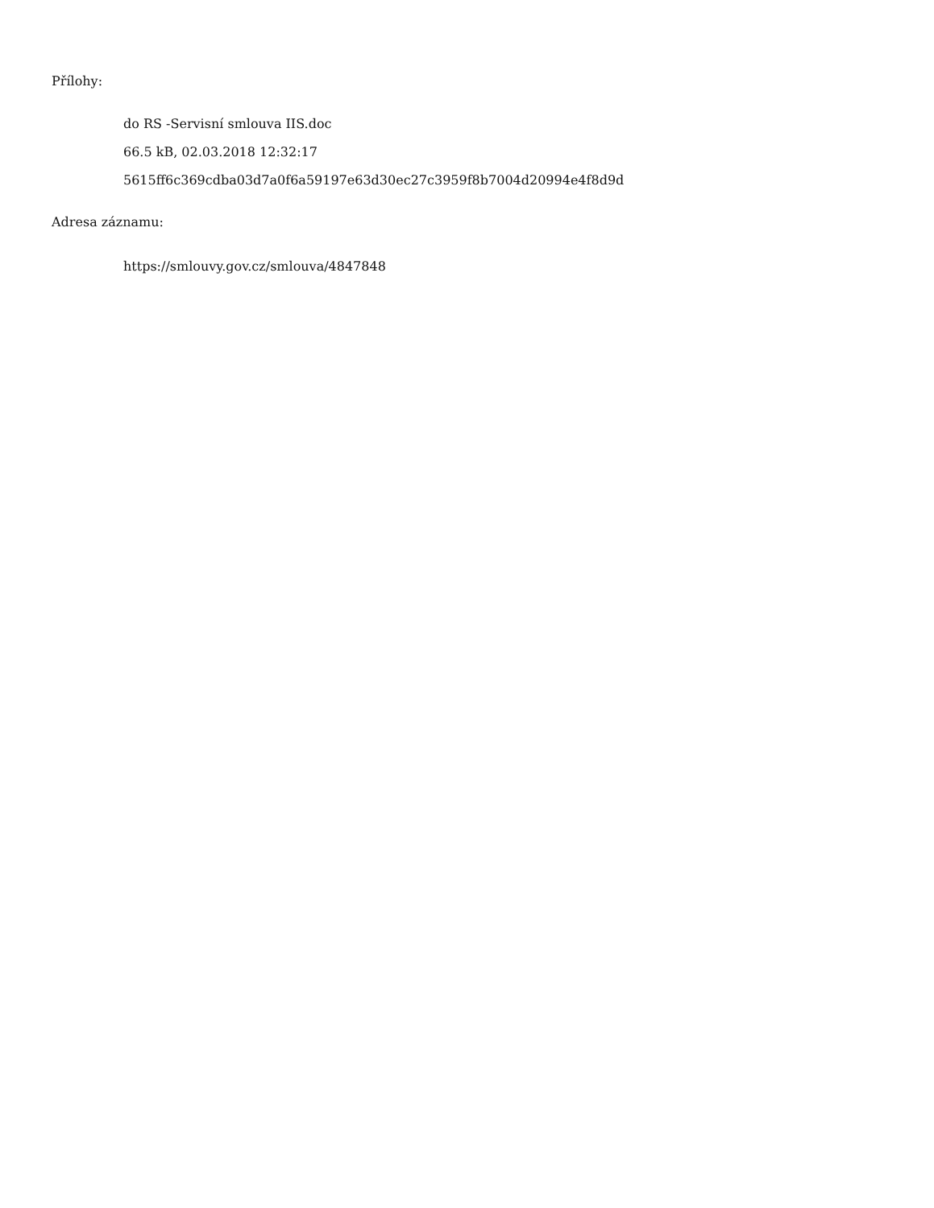Přílohy:
do RS -Servisní smlouva IIS.doc
66.5 kB, 02.03.2018 12:32:17
5615ff6c369cdba03d7a0f6a59197e63d30ec27c3959f8b7004d20994e4f8d9d
Adresa záznamu:
https://smlouvy.gov.cz/smlouva/4847848